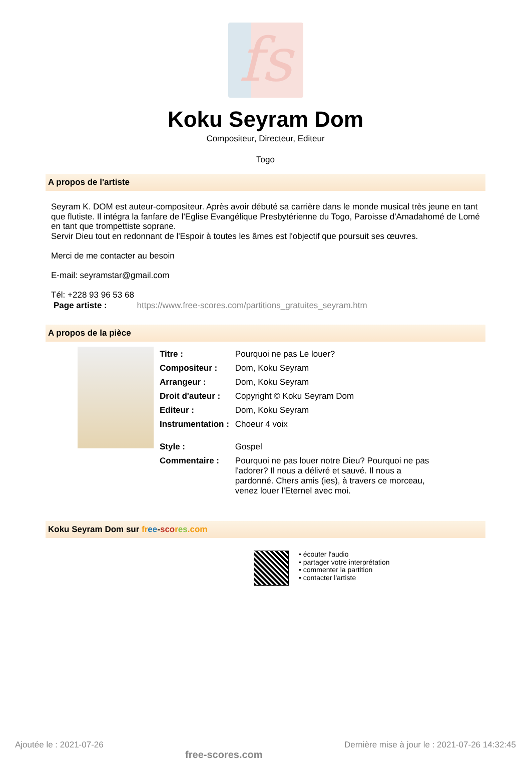fs
Koku Seyram Dom
Compositeur, Directeur, Editeur
Togo
A propos de l'artiste
Seyram K. DOM est auteur-compositeur. Après avoir débuté sa carrière dans le monde musical très jeune en tant que flutiste. Il intégra la fanfare de l'Eglise Evangélique Presbytérienne du Togo, Paroisse d'Amadahomé de Lomé en tant que trompettiste soprane.
Servir Dieu tout en redonnant de l'Espoir à toutes les âmes est l'objectif que poursuit ses œuvres.
Merci de me contacter au besoin
E-mail: seyramstar@gmail.com
Tél: +228 93 96 53 68
Page artiste : https://www.free-scores.com/partitions_gratuites_seyram.htm
A propos de la pièce
| Titre : | Pourquoi ne pas Le louer? |
| Compositeur : | Dom, Koku Seyram |
| Arrangeur : | Dom, Koku Seyram |
| Droit d'auteur : | Copyright © Koku Seyram Dom |
| Editeur : | Dom, Koku Seyram |
| Instrumentation : | Choeur 4 voix |
| Style : | Gospel |
| Commentaire : | Pourquoi ne pas louer notre Dieu? Pourquoi ne pas l'adorer? Il nous a délivré et sauvé. Il nous a pardonné. Chers amis (ies), à travers ce morceau, venez louer l'Eternel avec moi. |
Koku Seyram Dom sur fr ee-sco res.com
• écouter l'audio
• partager votre interprétation
• commenter la partition
• contacter l'artiste
Ajoutée le : 2021-07-26 free-scores.com Dernière mise à jour le : 2021-07-26 14:32:45